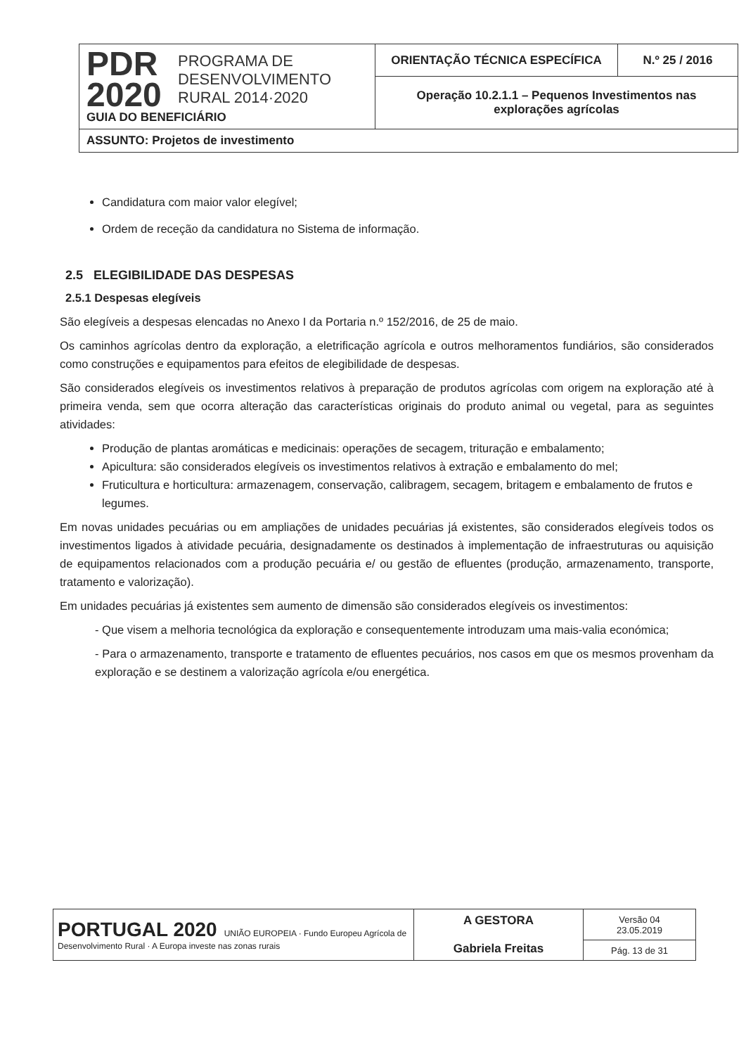| PDR 2020 PROGRAMA DE DESENVOLVIMENTO RURAL 2014·2020 GUIA DO BENEFICIÁRIO | ORIENTAÇÃO TÉCNICA ESPECÍFICA | N.º 25 / 2016 |
| | Operação 10.2.1.1 – Pequenos Investimentos nas explorações agrícolas | |
| ASSUNTO: Projetos de investimento | | |
Candidatura com maior valor elegível;
Ordem de receção da candidatura no Sistema de informação.
2.5 ELEGIBILIDADE DAS DESPESAS
2.5.1 Despesas elegíveis
São elegíveis a despesas elencadas no Anexo I da Portaria n.º 152/2016, de 25 de maio.
Os caminhos agrícolas dentro da exploração, a eletrificação agrícola e outros melhoramentos fundiários, são considerados como construções e equipamentos para efeitos de elegibilidade de despesas.
São considerados elegíveis os investimentos relativos à preparação de produtos agrícolas com origem na exploração até à primeira venda, sem que ocorra alteração das características originais do produto animal ou vegetal, para as seguintes atividades:
Produção de plantas aromáticas e medicinais: operações de secagem, trituração e embalamento;
Apicultura: são considerados elegíveis os investimentos relativos à extração e embalamento do mel;
Fruticultura e horticultura: armazenagem, conservação, calibragem, secagem, britagem e embalamento de frutos e legumes.
Em novas unidades pecuárias ou em ampliações de unidades pecuárias já existentes, são considerados elegíveis todos os investimentos ligados à atividade pecuária, designadamente os destinados à implementação de infraestruturas ou aquisição de equipamentos relacionados com a produção pecuária e/ ou gestão de efluentes (produção, armazenamento, transporte, tratamento e valorização).
Em unidades pecuárias já existentes sem aumento de dimensão são considerados elegíveis os investimentos:
- Que visem a melhoria tecnológica da exploração e consequentemente introduzam uma mais-valia económica;
- Para o armazenamento, transporte e tratamento de efluentes pecuários, nos casos em que os mesmos provenham da exploração e se destinem a valorização agrícola e/ou energética.
| PORTUGAL 2020 UNIÃO EUROPEIA · Fundo Europeu Agrícola de Desenvolvimento Rural · A Europa investe nas zonas rurais | A GESTORA Gabriela Freitas | Versão 04 23.05.2019 |
| | | Pág. 13 de 31 |